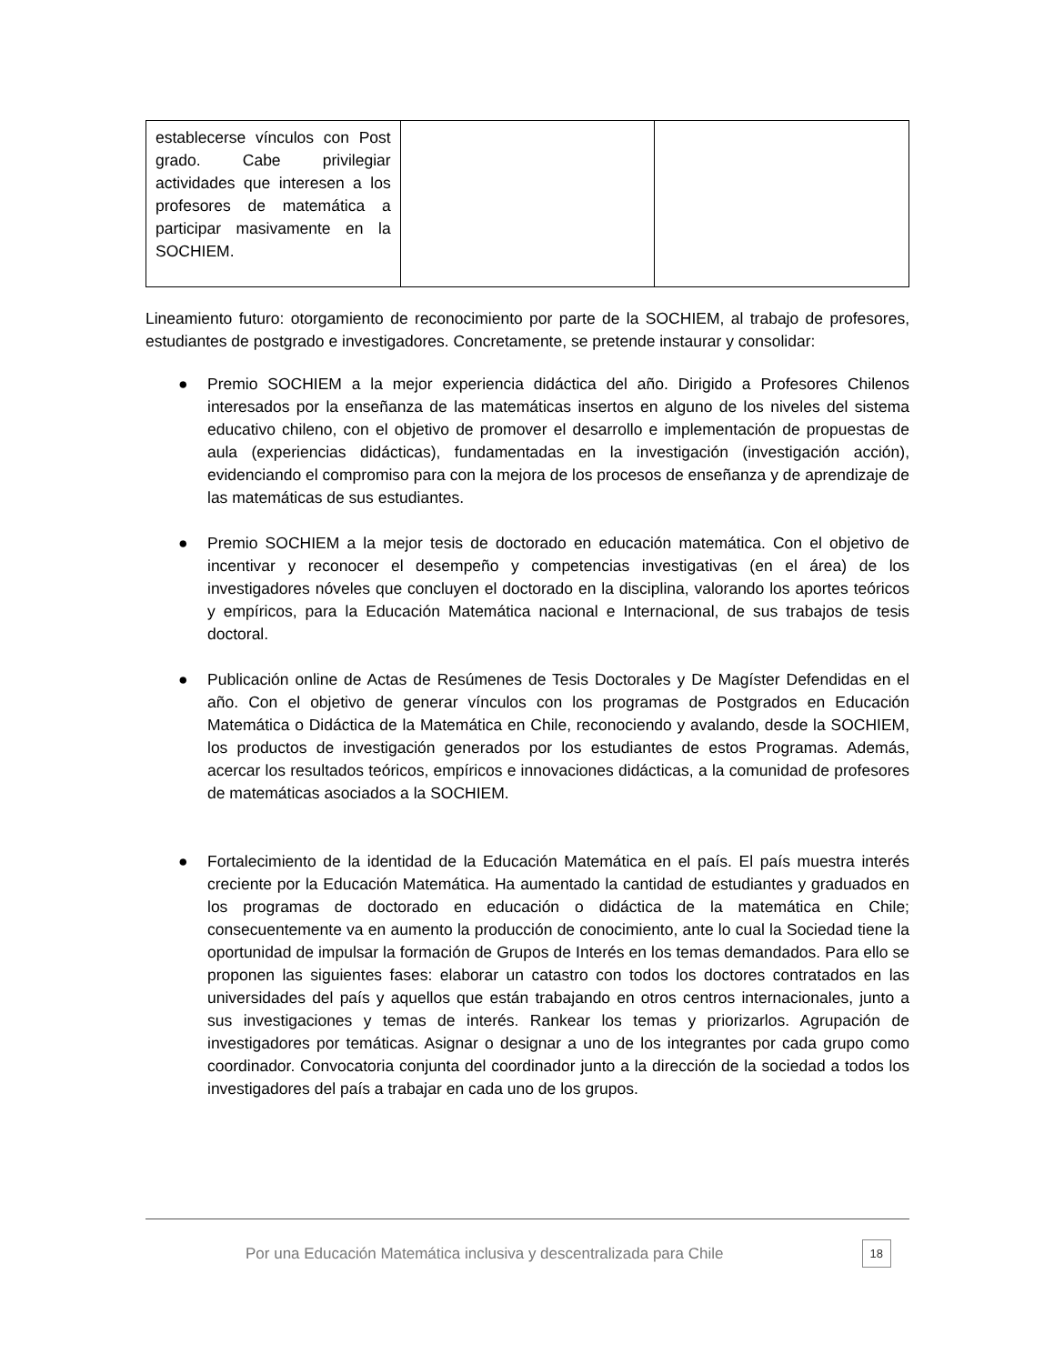| establecerse vínculos con Post grado. Cabe privilegiar actividades que interesen a los profesores de matemática a participar masivamente en la SOCHIEM. | | |
Lineamiento futuro: otorgamiento de reconocimiento por parte de la SOCHIEM, al trabajo de profesores, estudiantes de postgrado e investigadores. Concretamente, se pretende instaurar y consolidar:
● Premio SOCHIEM a la mejor experiencia didáctica del año. Dirigido a Profesores Chilenos interesados por la enseñanza de las matemáticas insertos en alguno de los niveles del sistema educativo chileno, con el objetivo de promover el desarrollo e implementación de propuestas de aula (experiencias didácticas), fundamentadas en la investigación (investigación acción), evidenciando el compromiso para con la mejora de los procesos de enseñanza y de aprendizaje de las matemáticas de sus estudiantes.
● Premio SOCHIEM a la mejor tesis de doctorado en educación matemática. Con el objetivo de incentivar y reconocer el desempeño y competencias investigativas (en el área) de los investigadores nóveles que concluyen el doctorado en la disciplina, valorando los aportes teóricos y empíricos, para la Educación Matemática nacional e Internacional, de sus trabajos de tesis doctoral.
● Publicación online de Actas de Resúmenes de Tesis Doctorales y De Magíster Defendidas en el año. Con el objetivo de generar vínculos con los programas de Postgrados en Educación Matemática o Didáctica de la Matemática en Chile, reconociendo y avalando, desde la SOCHIEM, los productos de investigación generados por los estudiantes de estos Programas. Además, acercar los resultados teóricos, empíricos e innovaciones didácticas, a la comunidad de profesores de matemáticas asociados a la SOCHIEM.
● Fortalecimiento de la identidad de la Educación Matemática en el país. El país muestra interés creciente por la Educación Matemática. Ha aumentado la cantidad de estudiantes y graduados en los programas de doctorado en educación o didáctica de la matemática en Chile; consecuentemente va en aumento la producción de conocimiento, ante lo cual la Sociedad tiene la oportunidad de impulsar la formación de Grupos de Interés en los temas demandados. Para ello se proponen las siguientes fases: elaborar un catastro con todos los doctores contratados en las universidades del país y aquellos que están trabajando en otros centros internacionales, junto a sus investigaciones y temas de interés. Rankear los temas y priorizarlos. Agrupación de investigadores por temáticas. Asignar o designar a uno de los integrantes por cada grupo como coordinador. Convocatoria conjunta del coordinador junto a la dirección de la sociedad a todos los investigadores del país a trabajar en cada uno de los grupos.
Por una Educación Matemática inclusiva y descentralizada para Chile 18